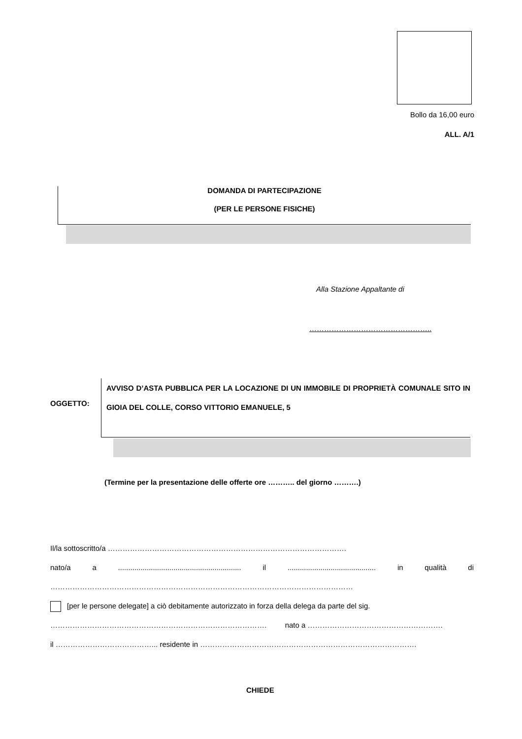Bollo da 16,00 euro
ALL. A/1
DOMANDA DI PARTECIPAZIONE
(PER LE PERSONE FISICHE)
Alla Stazione Appaltante di
…………………………………………..
OGGETTO:
AVVISO D’ASTA PUBBLICA PER LA LOCAZIONE DI UN IMMOBILE DI PROPRIETÀ COMUNALE SITO IN GIOIA DEL COLLE, CORSO VITTORIO EMANUELE, 5
(Termine per la presentazione delle offerte ore ……….. del giorno ……….)
Il/la sottoscritto/a …………………………………………………………………………………….
nato/a a ............................................................ il ........................................... in qualità di
……………………………………………………………………………………………………………
[per le persone delegate] a ciò debitamente autorizzato in forza della delega da parte del sig.
……………………………………………………………………………. nato a ……………………………………………….
il …………………………………... residente in …………………………………………………………………………….
CHIEDE